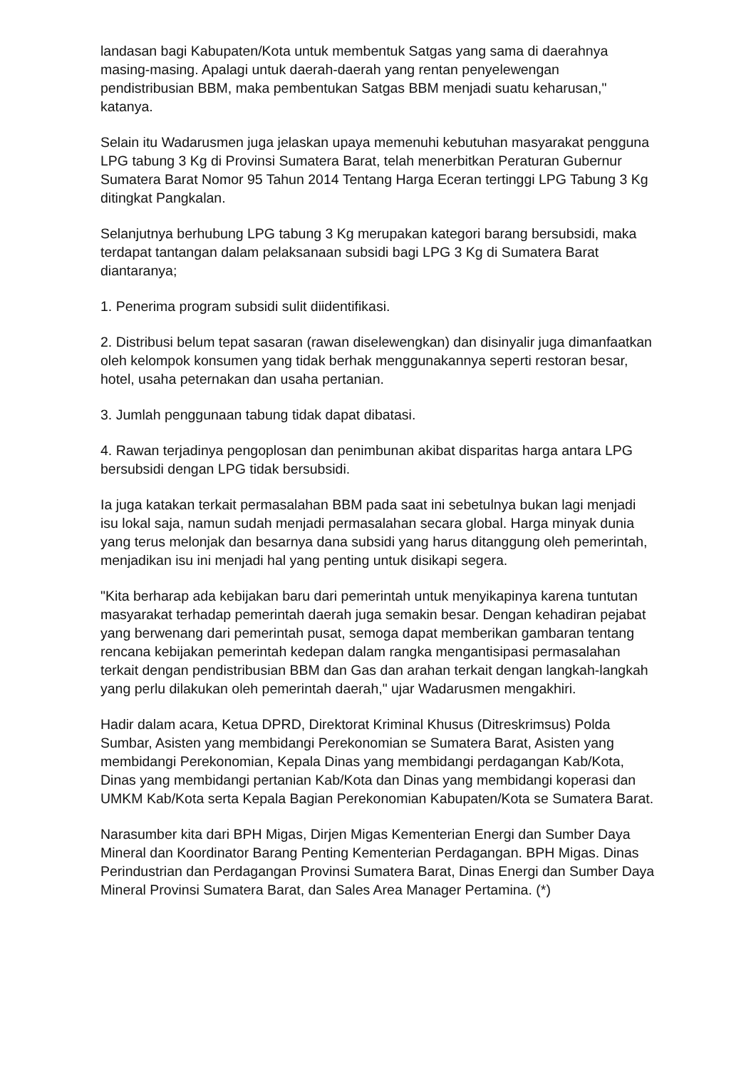landasan bagi Kabupaten/Kota untuk membentuk Satgas yang sama di daerahnya masing-masing. Apalagi untuk daerah-daerah yang rentan penyelewengan pendistribusian BBM, maka pembentukan Satgas BBM menjadi suatu keharusan," katanya.
Selain itu Wadarusmen juga jelaskan upaya memenuhi kebutuhan masyarakat pengguna LPG tabung 3 Kg di Provinsi Sumatera Barat, telah menerbitkan Peraturan Gubernur Sumatera Barat Nomor 95 Tahun 2014 Tentang Harga Eceran tertinggi LPG Tabung 3 Kg ditingkat Pangkalan.
Selanjutnya berhubung LPG tabung 3 Kg merupakan kategori barang bersubsidi, maka terdapat tantangan dalam pelaksanaan subsidi bagi LPG 3 Kg di Sumatera Barat diantaranya;
1. Penerima program subsidi sulit diidentifikasi.
2. Distribusi belum tepat sasaran (rawan diselewengkan) dan disinyalir juga dimanfaatkan oleh kelompok konsumen yang tidak berhak menggunakannya seperti restoran besar, hotel, usaha peternakan dan usaha pertanian.
3. Jumlah penggunaan tabung tidak dapat dibatasi.
4. Rawan terjadinya pengoplosan dan penimbunan akibat disparitas harga antara LPG bersubsidi dengan LPG tidak bersubsidi.
Ia juga katakan terkait permasalahan BBM pada saat ini sebetulnya bukan lagi menjadi isu lokal saja, namun sudah menjadi permasalahan secara global. Harga minyak dunia yang terus melonjak dan besarnya dana subsidi yang harus ditanggung oleh pemerintah, menjadikan isu ini menjadi hal yang penting untuk disikapi segera.
"Kita berharap ada kebijakan baru dari pemerintah untuk menyikapinya karena tuntutan masyarakat terhadap pemerintah daerah juga semakin besar. Dengan kehadiran pejabat yang berwenang dari pemerintah pusat, semoga dapat memberikan gambaran tentang rencana kebijakan pemerintah kedepan dalam rangka mengantisipasi permasalahan terkait dengan pendistribusian BBM dan Gas dan arahan terkait dengan langkah-langkah yang perlu dilakukan oleh pemerintah daerah," ujar Wadarusmen mengakhiri.
Hadir dalam acara, Ketua DPRD, Direktorat Kriminal Khusus (Ditreskrimsus) Polda Sumbar, Asisten yang membidangi Perekonomian se Sumatera Barat, Asisten yang membidangi Perekonomian, Kepala Dinas yang membidangi perdagangan Kab/Kota, Dinas yang membidangi pertanian Kab/Kota dan Dinas yang membidangi koperasi dan UMKM Kab/Kota serta Kepala Bagian Perekonomian Kabupaten/Kota se Sumatera Barat.
Narasumber kita dari BPH Migas, Dirjen Migas Kementerian Energi dan Sumber Daya Mineral dan Koordinator Barang Penting Kementerian Perdagangan. BPH Migas. Dinas Perindustrian dan Perdagangan Provinsi Sumatera Barat, Dinas Energi dan Sumber Daya Mineral Provinsi Sumatera Barat, dan Sales Area Manager Pertamina. (*)